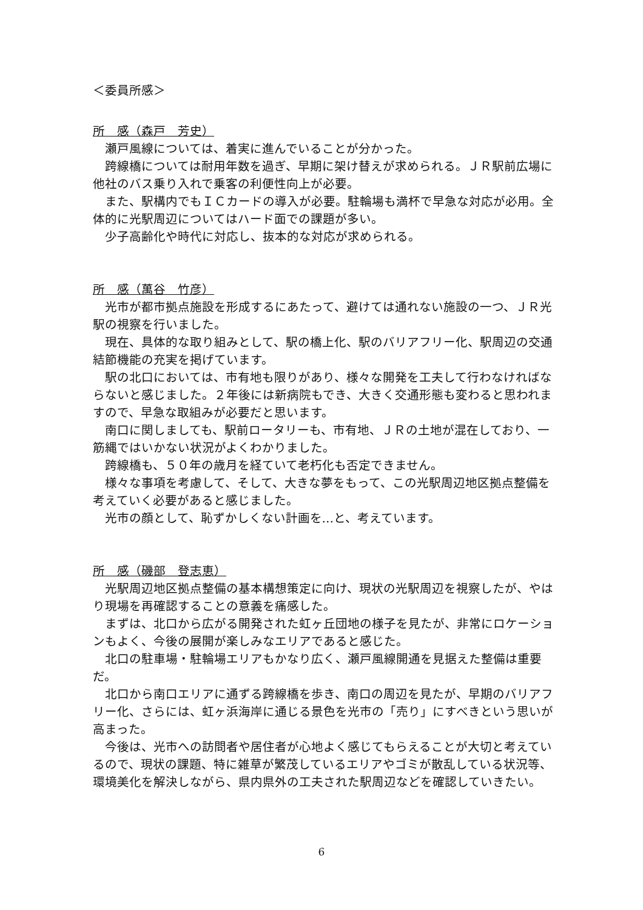＜委員所感＞
所　感（森戸　芳史）
瀬戸風線については、着実に進んでいることが分かった。
跨線橋については耐用年数を過ぎ、早期に架け替えが求められる。ＪＲ駅前広場に他社のバス乗り入れで乗客の利便性向上が必要。
また、駅構内でもＩＣカードの導入が必要。駐輪場も満杯で早急な対応が必用。全体的に光駅周辺についてはハード面での課題が多い。
少子高齢化や時代に対応し、抜本的な対応が求められる。
所　感（萬谷　竹彦）
光市が都市拠点施設を形成するにあたって、避けては通れない施設の一つ、ＪＲ光駅の視察を行いました。
現在、具体的な取り組みとして、駅の橋上化、駅のバリアフリー化、駅周辺の交通結節機能の充実を掲げています。
駅の北口においては、市有地も限りがあり、様々な開発を工夫して行わなければならないと感じました。２年後には新病院もでき、大きく交通形態も変わると思われますので、早急な取組みが必要だと思います。
南口に関しましても、駅前ロータリーも、市有地、ＪＲの土地が混在しており、一筋縄ではいかない状況がよくわかりました。
跨線橋も、５０年の歳月を経ていて老朽化も否定できません。
様々な事項を考慮して、そして、大きな夢をもって、この光駅周辺地区拠点整備を考えていく必要があると感じました。
光市の顔として、恥ずかしくない計画を…と、考えています。
所　感（磯部　登志恵）
光駅周辺地区拠点整備の基本構想策定に向け、現状の光駅周辺を視察したが、やはり現場を再確認することの意義を痛感した。
まずは、北口から広がる開発された虹ヶ丘団地の様子を見たが、非常にロケーションもよく、今後の展開が楽しみなエリアであると感じた。
北口の駐車場・駐輪場エリアもかなり広く、瀬戸風線開通を見据えた整備は重要だ。
北口から南口エリアに通ずる跨線橋を歩き、南口の周辺を見たが、早期のバリアフリー化、さらには、虹ヶ浜海岸に通じる景色を光市の「売り」にすべきという思いが高まった。
今後は、光市への訪問者や居住者が心地よく感じてもらえることが大切と考えているので、現状の課題、特に雑草が繁茂しているエリアやゴミが散乱している状況等、環境美化を解決しながら、県内県外の工夫された駅周辺などを確認していきたい。
6